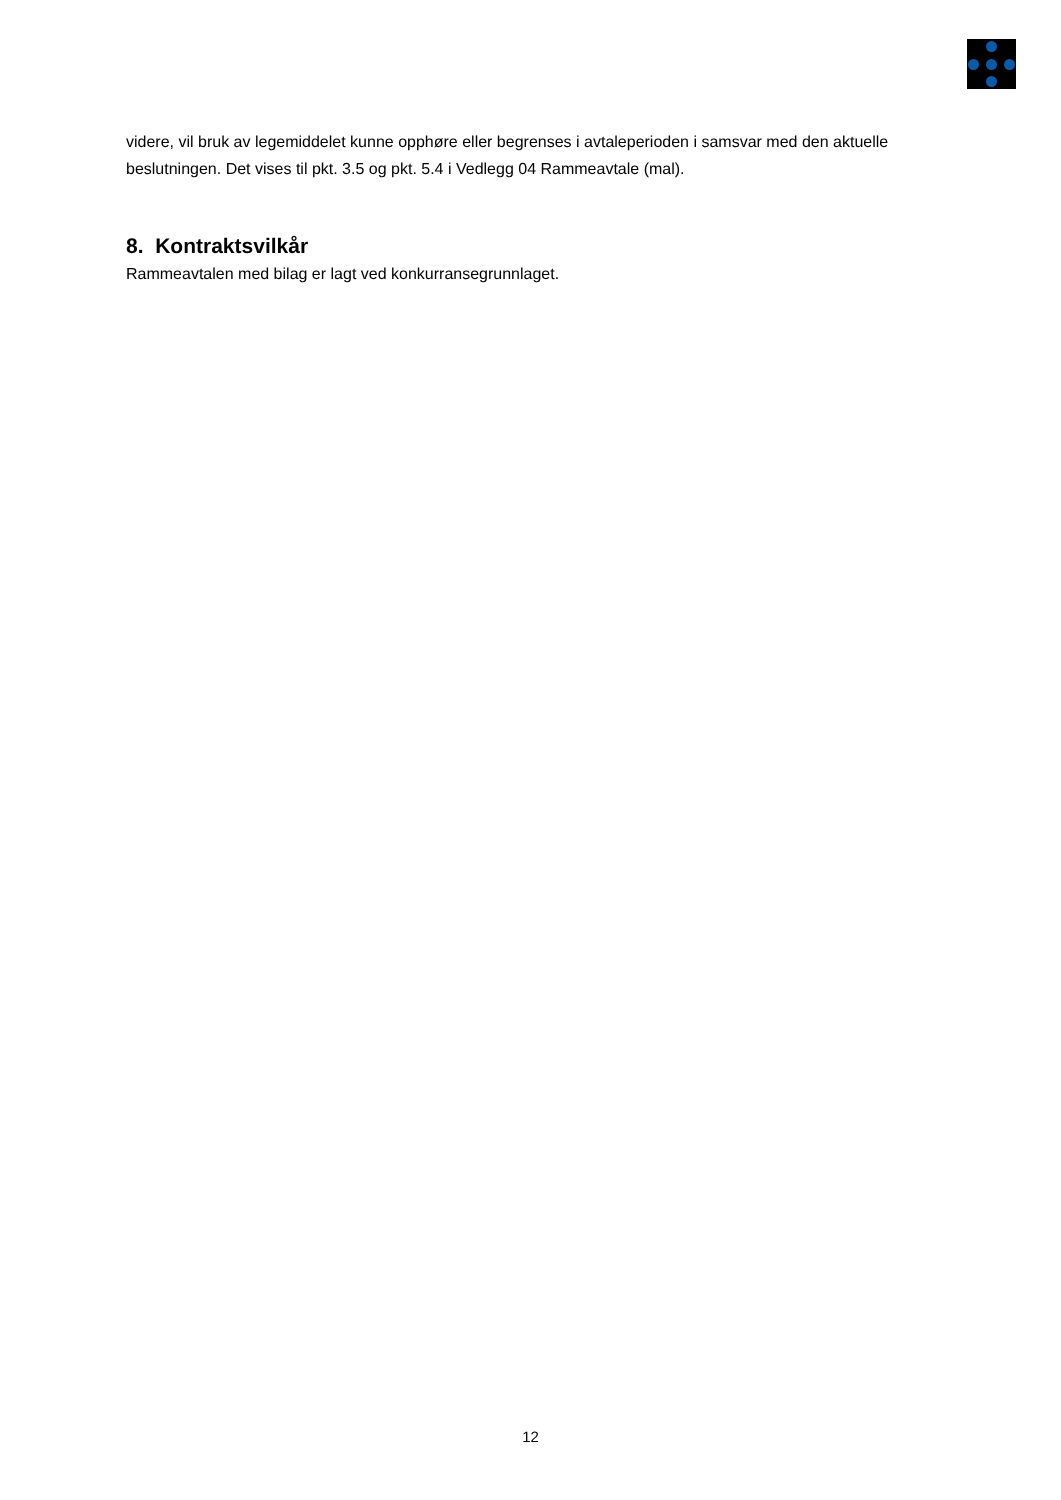videre, vil bruk av legemiddelet kunne opphøre eller begrenses i avtaleperioden i samsvar med den aktuelle beslutningen. Det vises til pkt. 3.5 og pkt. 5.4 i Vedlegg 04 Rammeavtale (mal).
8. Kontraktsvilkår
Rammeavtalen med bilag er lagt ved konkurransegrunnlaget.
12